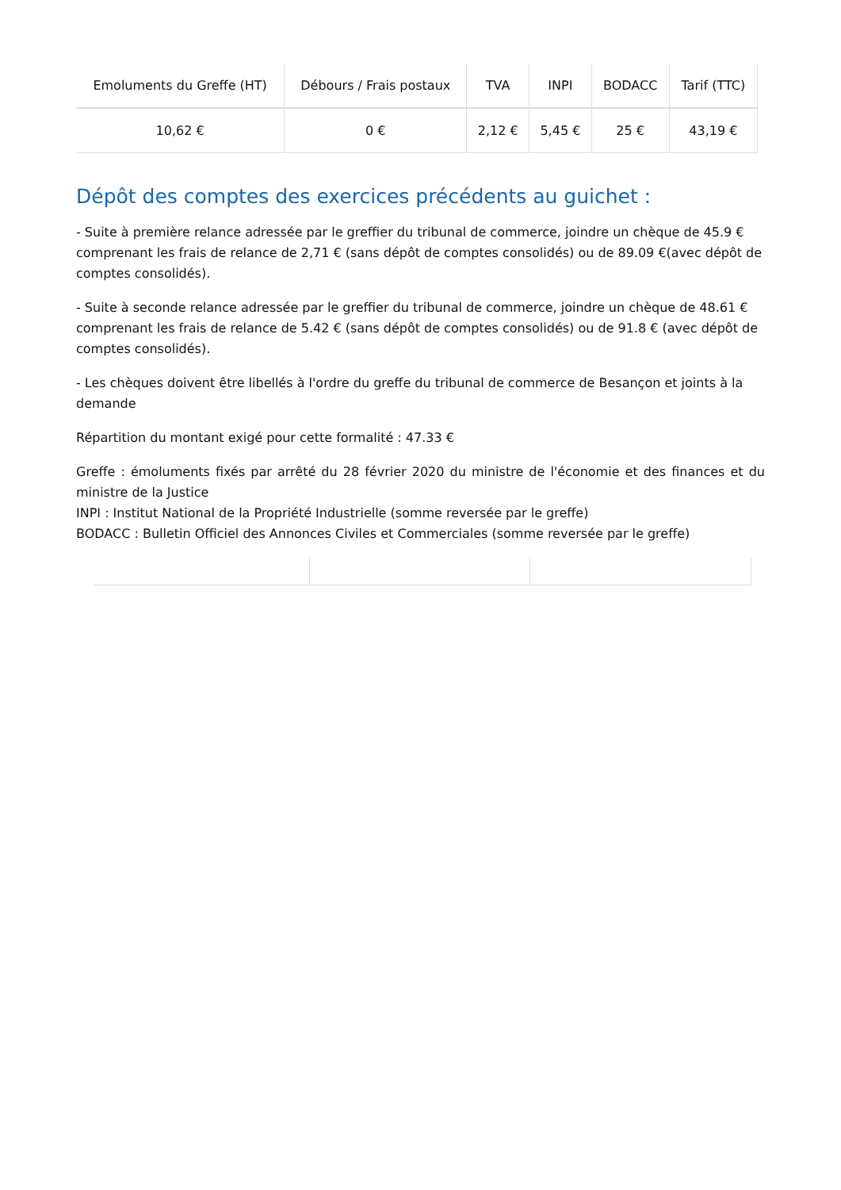| Emoluments du Greffe (HT) | Débours / Frais postaux | TVA | INPI | BODACC | Tarif (TTC) |
| --- | --- | --- | --- | --- | --- |
| 10,62 € | 0 € | 2,12 € | 5,45 € | 25 € | 43,19 € |
Dépôt des comptes des exercices précédents au guichet :
- Suite à première relance adressée par le greffier du tribunal de commerce, joindre un chèque de 45.9 € comprenant les frais de relance de 2,71 € (sans dépôt de comptes consolidés) ou de 89.09 €(avec dépôt de comptes consolidés).
- Suite à seconde relance adressée par le greffier du tribunal de commerce, joindre un chèque de 48.61 € comprenant les frais de relance de 5.42 € (sans dépôt de comptes consolidés) ou de 91.8 € (avec dépôt de comptes consolidés).
- Les chèques doivent être libellés à l'ordre du greffe du tribunal de commerce de Besançon et joints à la demande
Répartition du montant exigé pour cette formalité : 47.33 €
Greffe : émoluments fixés par arrêté du 28 février 2020 du ministre de l'économie et des finances et du ministre de la Justice
INPI : Institut National de la Propriété Industrielle (somme reversée par le greffe)
BODACC : Bulletin Officiel des Annonces Civiles et Commerciales (somme reversée par le greffe)